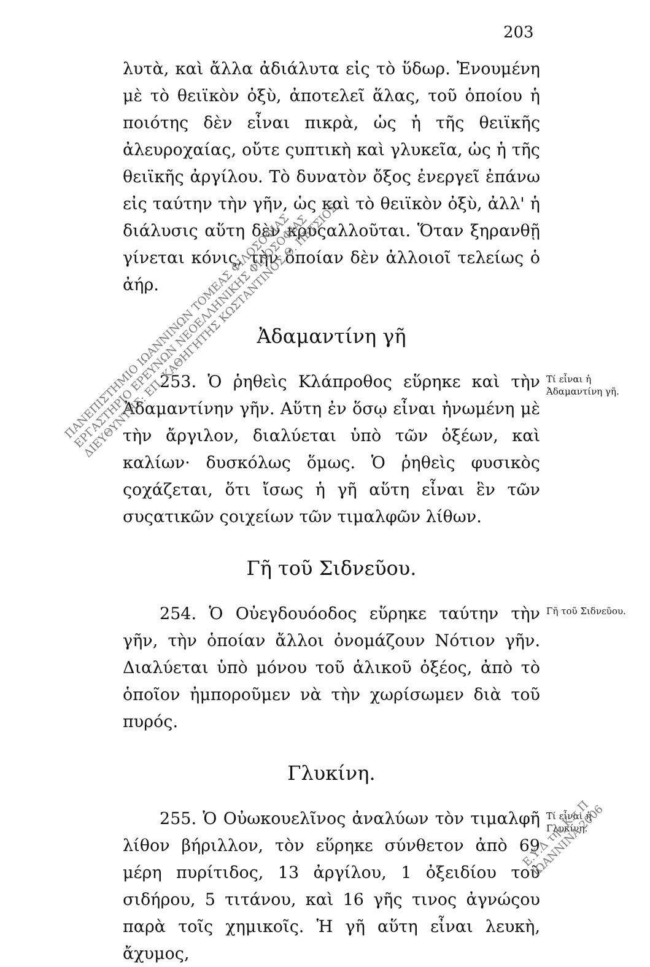203
λυτὰ, καὶ ἄλλα ἀδιάλυτα εἰς τὸ ὕδωρ. Ἑνουμένη μὲ τὸ θειϊκὸν ὀξὺ, ἀποτελεῖ ἅλας, τοῦ ὁποίου ἡ ποιότης δὲν εἶναι πικρὰ, ὡς ἡ τῆς θειϊκῆς ἀλευροχαίας, οὔτε ςυπτικὴ καὶ γλυκεῖα, ὡς ἡ τῆς θειϊκῆς ἀργίλου. Τὸ δυνατὸν ὄξος ἐνεργεῖ ἐπάνω εἰς ταύτην τὴν γῆν, ὡς καὶ τὸ θειϊκὸν ὀξὺ, ἀλλ' ἡ διάλυσις αὕτη δὲν κρυςαλλοῦται. Ὅταν ξηρανθῇ γίνεται κόνις, τὴν ὁποίαν δὲν ἀλλοιοῖ τελείως ὁ ἀήρ.
Ἀδαμαντίνη γῆ
253. Ὁ ῥηθεὶς Κλάπροθος εὕρηκε καὶ τὴν Ἀδαμαντίνην γῆν. Αὕτη ἐν ὅσῳ εἶναι ἠνωμένη μὲ τὴν ἄργιλον, διαλύεται ὑπὸ τῶν ὀξέων, καὶ καλίων· δυσκόλως ὅμως. Ὁ ῥηθεὶς φυσικὸς ςοχάζεται, ὅτι ἴσως ἡ γῆ αὕτη εἶναι ἓν τῶν συςατικῶν ςοιχείων τῶν τιμαλφῶν λίθων.
Τί εἶναι ἡ Ἀδαμαντίνη γῆ.
Γῆ τοῦ Σιδνεῦου.
254. Ὁ Οὐεγδουόοδος εὕρηκε ταύτην τὴν γῆν, τὴν ὁποίαν ἄλλοι ὀνομάζουν Νότιον γῆν. Διαλύεται ὑπὸ μόνου τοῦ ἁλικοῦ ὀξέος, ἀπὸ τὸ ὁποῖον ἠμποροῦμεν νὰ τὴν χωρίσωμεν διὰ τοῦ πυρός.
Γῆ τοῦ Σιδνεῦου.
Γλυκίνη.
255. Ὁ Οὐωκουελῖνος ἀναλύων τὸν τιμαλφῆ λίθον βήριλλον, τὸν εὕρηκε σύνθετον ἀπὸ 69 μέρη πυρίτιδος, 13 ἀργίλου, 1 ὀξειδίου τοῦ σιδήρου, 5 τιτάνου, καὶ 16 γῆς τινος ἀγνώςου παρὰ τοῖς χημικοῖς. Ἡ γῆ αὕτη εἶναι λευκὴ, ἄχυμος,
Τί εἶναι ἡ Γλυκίνη.
ΠΑΝΕΠΙΣΤΗΜΙΟ ΙΩΑΝΝΙΝΩΝ ΤΟΜΕΑΣ ΦΙΛΟΣΟΦΙΑΣ
ΕΡΓΑΣΤΗΡΙΟ ΕΡΕΥΝΩΝ ΝΕΟΕΛΛΗΝΙΚΗΣ ΦΙΛΟΣΟΦΙΑΣ
ΔΙΕΥΘΥΝΤΗΣ: ΕΠ. ΚΑΘΗΓΗΤΗΣ ΚΩΣΤΑΝΤΙΝΟΣ Θ. ΠΕΤΣΙΟΣ
Ε.Υ.Δ της Κ.τ.Π
ΙΩΑΝΝΙΝΑ 2006